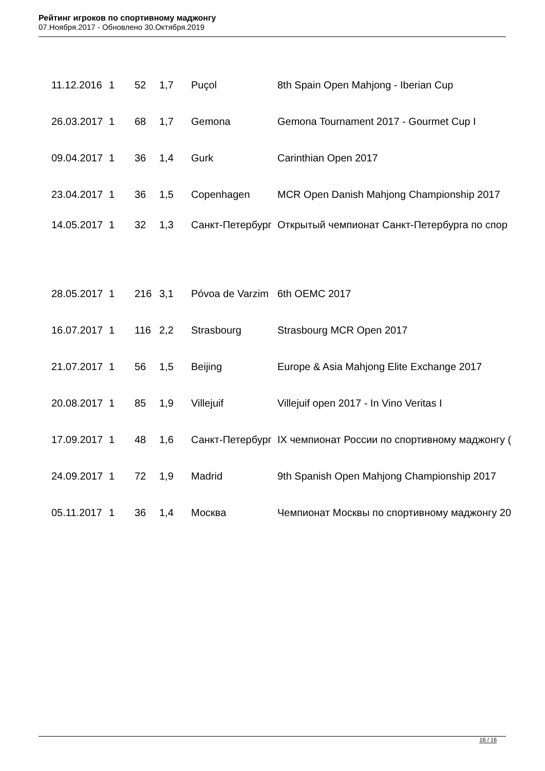Рейтинг игроков по спортивному маджонгу
07.Ноября.2017 - Обновлено 30.Октября.2019
| 11.12.2016 | 1 | 52 | 1,7 | Puçol | 8th Spain Open Mahjong - Iberian Cup |
| 26.03.2017 | 1 | 68 | 1,7 | Gemona | Gemona Tournament 2017 - Gourmet Cup I |
| 09.04.2017 | 1 | 36 | 1,4 | Gurk | Carinthian Open 2017 |
| 23.04.2017 | 1 | 36 | 1,5 | Copenhagen | MCR Open Danish Mahjong Championship 2017 |
| 14.05.2017 | 1 | 32 | 1,3 | Санкт-Петербург | Открытый чемпионат Санкт-Петербурга по спор |
| 28.05.2017 | 1 | 216 | 3,1 | Póvoa de Varzim | 6th OEMC 2017 |
| 16.07.2017 | 1 | 116 | 2,2 | Strasbourg | Strasbourg MCR Open 2017 |
| 21.07.2017 | 1 | 56 | 1,5 | Beijing | Europe & Asia Mahjong Elite Exchange 2017 |
| 20.08.2017 | 1 | 85 | 1,9 | Villejuif | Villejuif open 2017 - In Vino Veritas I |
| 17.09.2017 | 1 | 48 | 1,6 | Санкт-Петербург | IX чемпионат России по спортивному маджонгу ( |
| 24.09.2017 | 1 | 72 | 1,9 | Madrid | 9th Spanish Open Mahjong Championship 2017 |
| 05.11.2017 | 1 | 36 | 1,4 | Москва | Чемпионат Москвы по спортивному маджонгу 20 |
16 / 16